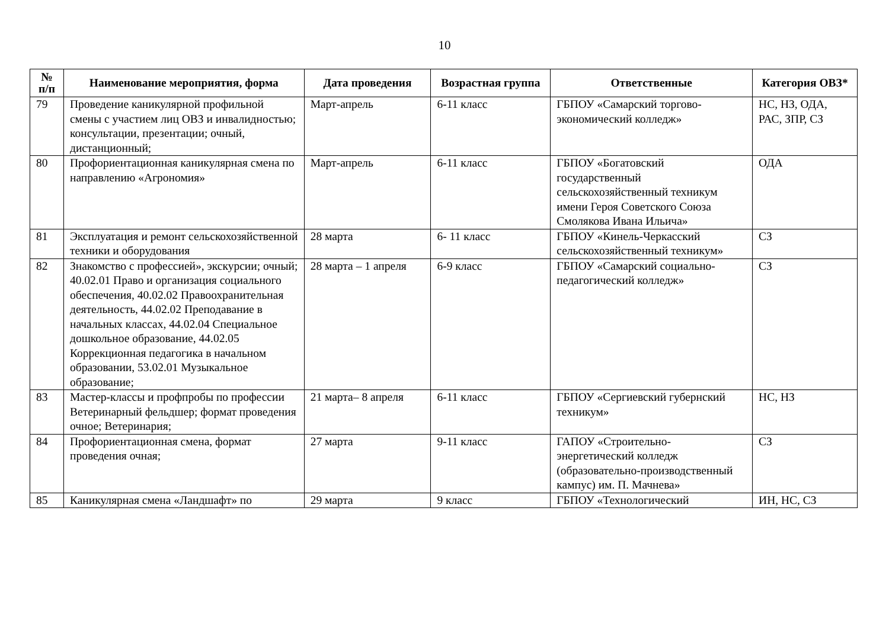10
| № п/п | Наименование мероприятия, форма | Дата проведения | Возрастная группа | Ответственные | Категория ОВЗ* |
| --- | --- | --- | --- | --- | --- |
| 79 | Проведение каникулярной профильной смены с участием лиц ОВЗ и инвалидностью; консультации, презентации; очный, дистанционный; | Март-апрель | 6-11 класс | ГБПОУ «Самарский торгово-экономический колледж» | НС, НЗ, ОДА, РАС, ЗПР, СЗ |
| 80 | Профориентационная каникулярная смена по направлению «Агрономия» | Март-апрель | 6-11 класс | ГБПОУ «Богатовский государственный сельскохозяйственный техникум имени Героя Советского Союза Смолякова Ивана Ильича» | ОДА |
| 81 | Эксплуатация и ремонт сельскохозяйственной техники и оборудования | 28 марта | 6- 11 класс | ГБПОУ «Кинель-Черкасский сельскохозяйственный техникум» | СЗ |
| 82 | Знакомство с профессией», экскурсии; очный; 40.02.01 Право и организация социального обеспечения, 40.02.02 Правоохранительная деятельность, 44.02.02 Преподавание в начальных классах, 44.02.04 Специальное дошкольное образование, 44.02.05 Коррекционная педагогика в начальном образовании, 53.02.01 Музыкальное образование; | 28 марта – 1 апреля | 6-9 класс | ГБПОУ «Самарский социально-педагогический колледж» | СЗ |
| 83 | Мастер-классы и профпробы по профессии Ветеринарный фельдшер; формат проведения очное; Ветеринария; | 21 марта– 8 апреля | 6-11 класс | ГБПОУ «Сергиевский губернский техникум» | НС, НЗ |
| 84 | Профориентационная смена, формат проведения очная; | 27 марта | 9-11 класс | ГАПОУ «Строительно-энергетический колледж (образовательно-производственный кампус) им. П. Мачнева» | СЗ |
| 85 | Каникулярная смена «Ландшафт» по | 29 марта | 9 класс | ГБПОУ «Технологический | ИН, НС, СЗ |